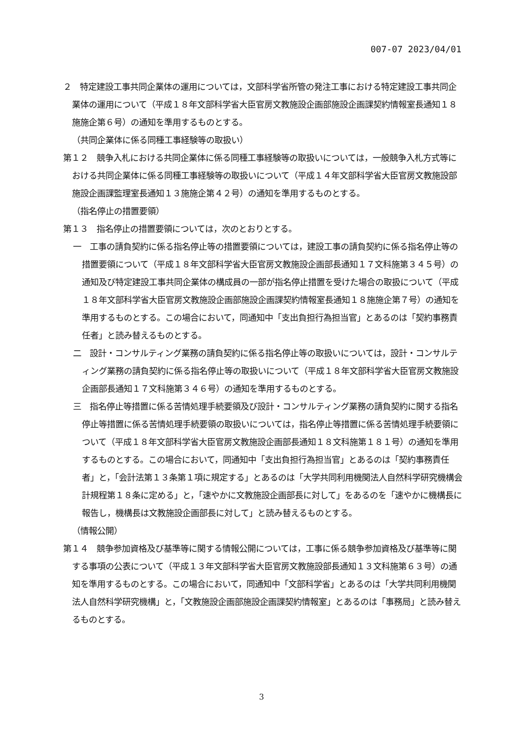007-07 2023/04/01
２　特定建設工事共同企業体の運用については，文部科学省所管の発注工事における特定建設工事共同企業体の運用について（平成１８年文部科学省大臣官房文教施設企画部施設企画課契約情報室長通知１８施施企第６号）の通知を準用するものとする。
（共同企業体に係る同種工事経験等の取扱い）
第１２　競争入札における共同企業体に係る同種工事経験等の取扱いについては，一般競争入札方式等における共同企業体に係る同種工事経験等の取扱いについて（平成１４年文部科学省大臣官房文教施設部施設企画課監理室長通知１３施施企第４２号）の通知を準用するものとする。
（指名停止の措置要領）
第１３　指名停止の措置要領については，次のとおりとする。
一　工事の請負契約に係る指名停止等の措置要領については，建設工事の請負契約に係る指名停止等の措置要領について（平成１８年文部科学省大臣官房文教施設企画部長通知１７文科施第３４５号）の通知及び特定建設工事共同企業体の構成員の一部が指名停止措置を受けた場合の取扱について（平成１８年文部科学省大臣官房文教施設企画部施設企画課契約情報室長通知１８施施企第７号）の通知を準用するものとする。この場合において，同通知中「支出負担行為担当官」とあるのは「契約事務責任者」と読み替えるものとする。
二　設計・コンサルティング業務の請負契約に係る指名停止等の取扱いについては，設計・コンサルティング業務の請負契約に係る指名停止等の取扱いについて（平成１８年文部科学省大臣官房文教施設企画部長通知１７文科施第３４６号）の通知を準用するものとする。
三　指名停止等措置に係る苦情処理手続要領及び設計・コンサルティング業務の請負契約に関する指名停止等措置に係る苦情処理手続要領の取扱いについては，指名停止等措置に係る苦情処理手続要領について（平成１８年文部科学省大臣官房文教施設企画部長通知１８文科施第１８１号）の通知を準用するものとする。この場合において，同通知中「支出負担行為担当官」とあるのは「契約事務責任者」と，「会計法第１３条第１項に規定する」とあるのは「大学共同利用機関法人自然科学研究機構会計規程第１８条に定める」と，「速やかに文教施設企画部長に対して」をあるのを「速やかに機構長に報告し，機構長は文教施設企画部長に対して」と読み替えるものとする。
（情報公開）
第１４　競争参加資格及び基準等に関する情報公開については，工事に係る競争参加資格及び基準等に関する事項の公表について（平成１３年文部科学省大臣官房文教施設部長通知１３文科施第６３号）の通知を準用するものとする。この場合において，同通知中「文部科学省」とあるのは「大学共同利用機関法人自然科学研究機構」と，「文教施設企画部施設企画課契約情報室」とあるのは「事務局」と読み替えるものとする。
3